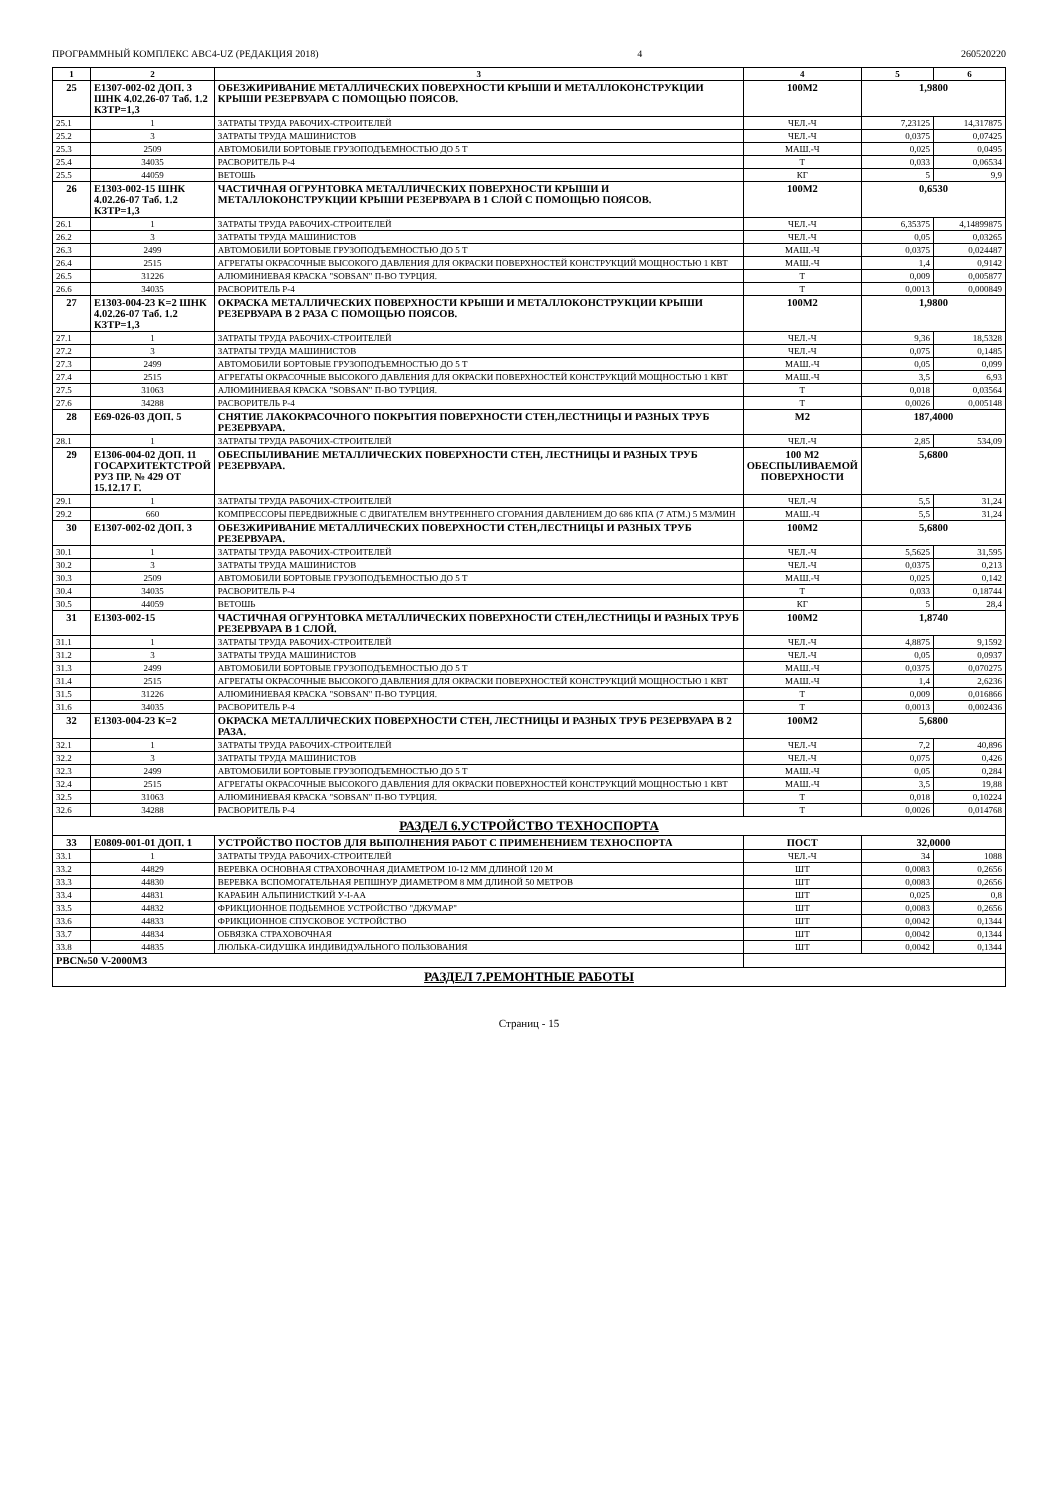ПРОГРАММНЫЙ КОМПЛЕКС ABC4-UZ (РЕДАКЦИЯ 2018) 4 260520220
| 1 | 2 | 3 | 4 | 5 | 6 |
| --- | --- | --- | --- | --- | --- |
| 25 | Е1307-002-02 ДОП. 3 ШНК 4.02.26-07 Таб. 1.2 КЗТР=1,3 | ОБЕЗЖИРИВАНИЕ МЕТАЛЛИЧЕСКИХ ПОВЕРХНОСТИ КРЫШИ И МЕТАЛЛОКОНСТРУКЦИИ КРЫШИ РЕЗЕРВУАРА С ПОМОЩЬЮ ПОЯСОВ. | 100М2 | 1,9800 | |
| 25.1 | 1 | ЗАТРАТЫ ТРУДА РАБОЧИХ-СТРОИТЕЛЕЙ | ЧЕЛ.-Ч | 7,23125 | 14,317875 |
| 25.2 | 3 | ЗАТРАТЫ ТРУДА МАШИНИСТОВ | ЧЕЛ.-Ч | 0,0375 | 0,07425 |
| 25.3 | 2509 | АВТОМОБИЛИ БОРТОВЫЕ ГРУЗОПОДЪЕМНОСТЬЮ ДО 5 Т | МАШ.-Ч | 0,025 | 0,0495 |
| 25.4 | 34035 | РАСВОРИТЕЛЬ Р-4 | Т | 0,033 | 0,06534 |
| 25.5 | 44059 | ВЕТОШЬ | КГ | 5 | 9,9 |
| 26 | Е1303-002-15 ШНК 4.02.26-07 Таб. 1.2 КЗТР=1,3 | ЧАСТИЧНАЯ ОГРУНТОВКА МЕТАЛЛИЧЕСКИХ ПОВЕРХНОСТИ КРЫШИ И МЕТАЛЛОКОНСТРУКЦИИ КРЫШИ РЕЗЕРВУАРА В 1 СЛОЙ С ПОМОЩЬЮ ПОЯСОВ. | 100М2 | 0,6530 | |
| 26.1 | 1 | ЗАТРАТЫ ТРУДА РАБОЧИХ-СТРОИТЕЛЕЙ | ЧЕЛ.-Ч | 6,35375 | 4,14899875 |
| 26.2 | 3 | ЗАТРАТЫ ТРУДА МАШИНИСТОВ | ЧЕЛ.-Ч | 0,05 | 0,03265 |
| 26.3 | 2499 | АВТОМОБИЛИ БОРТОВЫЕ ГРУЗОПОДЪЕМНОСТЬЮ ДО 5 Т | МАШ.-Ч | 0,0375 | 0,024487 |
| 26.4 | 2515 | АГРЕГАТЫ ОКРАСОЧНЫЕ ВЫСОКОГО ДАВЛЕНИЯ ДЛЯ ОКРАСКИ ПОВЕРХНОСТЕЙ КОНСТРУКЦИЙ МОЩНОСТЬЮ 1 КВТ | МАШ.-Ч | 1,4 | 0,9142 |
| 26.5 | 31226 | АЛЮМИНИЕВАЯ КРАСКА "SOBSAN" П-ВО ТУРЦИЯ. | Т | 0,009 | 0,005877 |
| 26.6 | 34035 | РАСВОРИТЕЛЬ Р-4 | Т | 0,0013 | 0,000849 |
| 27 | Е1303-004-23 К=2 ШНК 4.02.26-07 Таб. 1.2 КЗТР=1,3 | ОКРАСКА МЕТАЛЛИЧЕСКИХ ПОВЕРХНОСТИ КРЫШИ И МЕТАЛЛОКОНСТРУКЦИИ КРЫШИ РЕЗЕРВУАРА В 2 РАЗА С ПОМОЩЬЮ ПОЯСОВ. | 100М2 | 1,9800 | |
| 27.1 | 1 | ЗАТРАТЫ ТРУДА РАБОЧИХ-СТРОИТЕЛЕЙ | ЧЕЛ.-Ч | 9,36 | 18,5328 |
| 27.2 | 3 | ЗАТРАТЫ ТРУДА МАШИНИСТОВ | ЧЕЛ.-Ч | 0,075 | 0,1485 |
| 27.3 | 2499 | АВТОМОБИЛИ БОРТОВЫЕ ГРУЗОПОДЪЕМНОСТЬЮ ДО 5 Т | МАШ.-Ч | 0,05 | 0,099 |
| 27.4 | 2515 | АГРЕГАТЫ ОКРАСОЧНЫЕ ВЫСОКОГО ДАВЛЕНИЯ ДЛЯ ОКРАСКИ ПОВЕРХНОСТЕЙ КОНСТРУКЦИЙ МОЩНОСТЬЮ 1 КВТ | МАШ.-Ч | 3,5 | 6,93 |
| 27.5 | 31063 | АЛЮМИНИЕВАЯ КРАСКА "SOBSAN" П-ВО ТУРЦИЯ. | Т | 0,018 | 0,03564 |
| 27.6 | 34288 | РАСВОРИТЕЛЬ Р-4 | Т | 0,0026 | 0,005148 |
| 28 | Е69-026-03 ДОП. 5 | СНЯТИЕ ЛАКОКРАСОЧНОГО ПОКРЫТИЯ ПОВЕРХНОСТИ СТЕН,ЛЕСТНИЦЫ И РАЗНЫХ ТРУБ РЕЗЕРВУАРА. | М2 | 187,4000 | |
| 28.1 | 1 | ЗАТРАТЫ ТРУДА РАБОЧИХ-СТРОИТЕЛЕЙ | ЧЕЛ.-Ч | 2,85 | 534,09 |
| 29 | Е1306-004-02 ДОП. 11 ГОСАРХИТЕКТСТРОЙ РУЗ ПР. № 429 ОТ 15.12.17 Г. | ОБЕСПЫЛИВАНИЕ МЕТАЛЛИЧЕСКИХ ПОВЕРХНОСТИ СТЕН, ЛЕСТНИЦЫ И РАЗНЫХ ТРУБ РЕЗЕРВУАРА. | 100 М2 ОБЕСПЫЛИВАЕМОЙ ПОВЕРХНОСТИ | 5,6800 | |
| 29.1 | 1 | ЗАТРАТЫ ТРУДА РАБОЧИХ-СТРОИТЕЛЕЙ | ЧЕЛ.-Ч | 5,5 | 31,24 |
| 29.2 | 660 | КОМПРЕССОРЫ ПЕРЕДВИЖНЫЕ С ДВИГАТЕЛЕМ ВНУТРЕННЕГО СГОРАНИЯ ДАВЛЕНИЕМ ДО 686 КПА (7 АТМ.) 5 М3/МИН | МАШ.-Ч | 5,5 | 31,24 |
| 30 | Е1307-002-02 ДОП. 3 | ОБЕЗЖИРИВАНИЕ МЕТАЛЛИЧЕСКИХ ПОВЕРХНОСТИ СТЕН,ЛЕСТНИЦЫ И РАЗНЫХ ТРУБ РЕЗЕРВУАРА. | 100М2 | 5,6800 | |
| 30.1 | 1 | ЗАТРАТЫ ТРУДА РАБОЧИХ-СТРОИТЕЛЕЙ | ЧЕЛ.-Ч | 5,5625 | 31,595 |
| 30.2 | 3 | ЗАТРАТЫ ТРУДА МАШИНИСТОВ | ЧЕЛ.-Ч | 0,0375 | 0,213 |
| 30.3 | 2509 | АВТОМОБИЛИ БОРТОВЫЕ ГРУЗОПОДЪЕМНОСТЬЮ ДО 5 Т | МАШ.-Ч | 0,025 | 0,142 |
| 30.4 | 34035 | РАСВОРИТЕЛЬ Р-4 | Т | 0,033 | 0,18744 |
| 30.5 | 44059 | ВЕТОШЬ | КГ | 5 | 28,4 |
| 31 | Е1303-002-15 | ЧАСТИЧНАЯ ОГРУНТОВКА МЕТАЛЛИЧЕСКИХ ПОВЕРХНОСТИ СТЕН,ЛЕСТНИЦЫ И РАЗНЫХ ТРУБ РЕЗЕРВУАРА В 1 СЛОЙ. | 100М2 | 1,8740 | |
| 31.1 | 1 | ЗАТРАТЫ ТРУДА РАБОЧИХ-СТРОИТЕЛЕЙ | ЧЕЛ.-Ч | 4,8875 | 9,1592 |
| 31.2 | 3 | ЗАТРАТЫ ТРУДА МАШИНИСТОВ | ЧЕЛ.-Ч | 0,05 | 0,0937 |
| 31.3 | 2499 | АВТОМОБИЛИ БОРТОВЫЕ ГРУЗОПОДЪЕМНОСТЬЮ ДО 5 Т | МАШ.-Ч | 0,0375 | 0,070275 |
| 31.4 | 2515 | АГРЕГАТЫ ОКРАСОЧНЫЕ ВЫСОКОГО ДАВЛЕНИЯ ДЛЯ ОКРАСКИ ПОВЕРХНОСТЕЙ КОНСТРУКЦИЙ МОЩНОСТЬЮ 1 КВТ | МАШ.-Ч | 1,4 | 2,6236 |
| 31.5 | 31226 | АЛЮМИНИЕВАЯ КРАСКА "SOBSAN" П-ВО ТУРЦИЯ. | Т | 0,009 | 0,016866 |
| 31.6 | 34035 | РАСВОРИТЕЛЬ Р-4 | Т | 0,0013 | 0,002436 |
| 32 | Е1303-004-23 К=2 | ОКРАСКА МЕТАЛЛИЧЕСКИХ ПОВЕРХНОСТИ СТЕН, ЛЕСТНИЦЫ И РАЗНЫХ ТРУБ РЕЗЕРВУАРА В 2 РАЗА. | 100М2 | 5,6800 | |
| 32.1 | 1 | ЗАТРАТЫ ТРУДА РАБОЧИХ-СТРОИТЕЛЕЙ | ЧЕЛ.-Ч | 7,2 | 40,896 |
| 32.2 | 3 | ЗАТРАТЫ ТРУДА МАШИНИСТОВ | ЧЕЛ.-Ч | 0,075 | 0,426 |
| 32.3 | 2499 | АВТОМОБИЛИ БОРТОВЫЕ ГРУЗОПОДЪЕМНОСТЬЮ ДО 5 Т | МАШ.-Ч | 0,05 | 0,284 |
| 32.4 | 2515 | АГРЕГАТЫ ОКРАСОЧНЫЕ ВЫСОКОГО ДАВЛЕНИЯ ДЛЯ ОКРАСКИ ПОВЕРХНОСТЕЙ КОНСТРУКЦИЙ МОЩНОСТЬЮ 1 КВТ | МАШ.-Ч | 3,5 | 19,88 |
| 32.5 | 31063 | АЛЮМИНИЕВАЯ КРАСКА "SOBSAN" П-ВО ТУРЦИЯ. | Т | 0,018 | 0,10224 |
| 32.6 | 34288 | РАСВОРИТЕЛЬ Р-4 | Т | 0,0026 | 0,014768 |
| РАЗДЕЛ 6.УСТРОЙСТВО ТЕХНОСПОРТА | | | | | |
| 33 | Е0809-001-01 ДОП. 1 | УСТРОЙСТВО ПОСТОВ ДЛЯ ВЫПОЛНЕНИЯ РАБОТ С ПРИМЕНЕНИЕМ ТЕХНОСПОРТА | ПОСТ | 32,0000 | |
| 33.1 | 1 | ЗАТРАТЫ ТРУДА РАБОЧИХ-СТРОИТЕЛЕЙ | ЧЕЛ.-Ч | 34 | 1088 |
| 33.2 | 44829 | ВЕРЕВКА ОСНОВНАЯ СТРАХОВОЧНАЯ ДИАМЕТРОМ 10-12 ММ ДЛИНОЙ 120 М | ШТ | 0,0083 | 0,2656 |
| 33.3 | 44830 | ВЕРЕВКА ВСПОМОГАТЕЛЬНАЯ РЕПШНУР ДИАМЕТРОМ 8 ММ ДЛИНОЙ 50 МЕТРОВ | ШТ | 0,0083 | 0,2656 |
| 33.4 | 44831 | КАРАБИН АЛЬПИНИСТКИЙ У-I-АА | ШТ | 0,025 | 0,8 |
| 33.5 | 44832 | ФРИКЦИОННОЕ ПОДЬЕМНОЕ УСТРОЙСТВО "ДЖУМАР" | ШТ | 0,0083 | 0,2656 |
| 33.6 | 44833 | ФРИКЦИОННОЕ СПУСКОВОЕ УСТРОЙСТВО | ШТ | 0,0042 | 0,1344 |
| 33.7 | 44834 | ОБВЯЗКА СТРАХОВОЧНАЯ | ШТ | 0,0042 | 0,1344 |
| 33.8 | 44835 | ЛЮЛЬКА-СИДУШКА ИНДИВИДУАЛЬНОГО ПОЛЬЗОВАНИЯ | ШТ | 0,0042 | 0,1344 |
| РВС№50 V-2000М3 | | | | | |
| РАЗДЕЛ 7.РЕМОНТНЫЕ РАБОТЫ | | | | | |
Страниц - 15